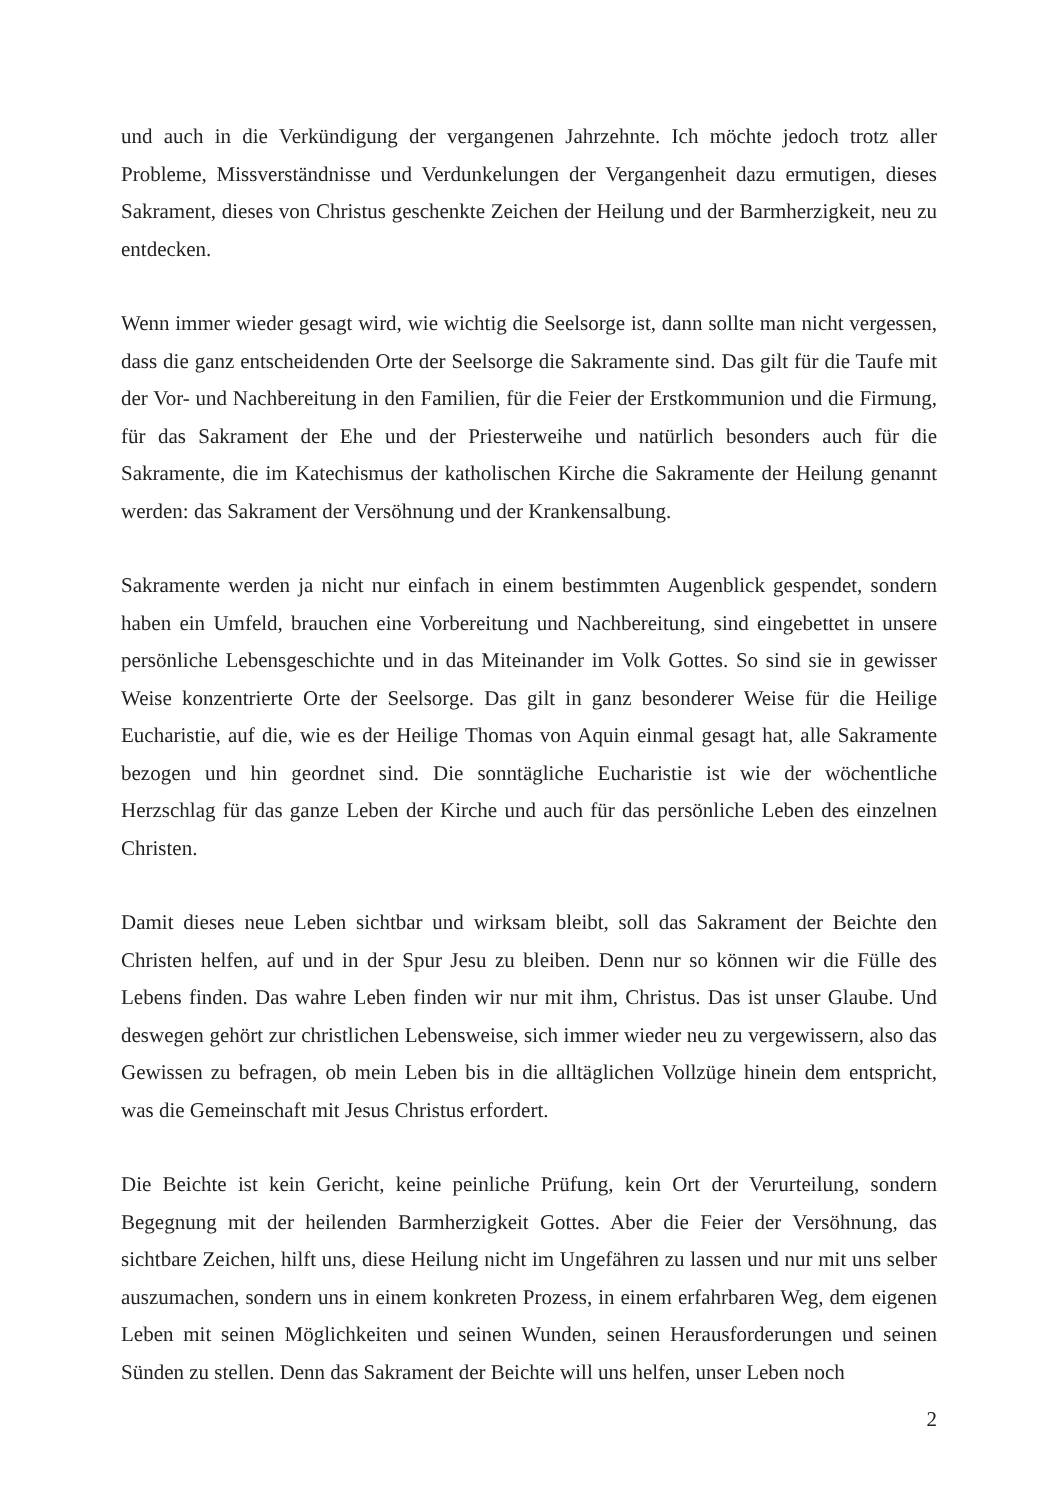und auch in die Verkündigung der vergangenen Jahrzehnte. Ich möchte jedoch trotz aller Probleme, Missverständnisse und Verdunkelungen der Vergangenheit dazu ermutigen, dieses Sakrament, dieses von Christus geschenkte Zeichen der Heilung und der Barmherzigkeit, neu zu entdecken.
Wenn immer wieder gesagt wird, wie wichtig die Seelsorge ist, dann sollte man nicht vergessen, dass die ganz entscheidenden Orte der Seelsorge die Sakramente sind. Das gilt für die Taufe mit der Vor- und Nachbereitung in den Familien, für die Feier der Erstkommunion und die Firmung, für das Sakrament der Ehe und der Priesterweihe und natürlich besonders auch für die Sakramente, die im Katechismus der katholischen Kirche die Sakramente der Heilung genannt werden: das Sakrament der Versöhnung und der Krankensalbung.
Sakramente werden ja nicht nur einfach in einem bestimmten Augenblick gespendet, sondern haben ein Umfeld, brauchen eine Vorbereitung und Nachbereitung, sind eingebettet in unsere persönliche Lebensgeschichte und in das Miteinander im Volk Gottes. So sind sie in gewisser Weise konzentrierte Orte der Seelsorge. Das gilt in ganz besonderer Weise für die Heilige Eucharistie, auf die, wie es der Heilige Thomas von Aquin einmal gesagt hat, alle Sakramente bezogen und hin geordnet sind. Die sonntägliche Eucharistie ist wie der wöchentliche Herzschlag für das ganze Leben der Kirche und auch für das persönliche Leben des einzelnen Christen.
Damit dieses neue Leben sichtbar und wirksam bleibt, soll das Sakrament der Beichte den Christen helfen, auf und in der Spur Jesu zu bleiben. Denn nur so können wir die Fülle des Lebens finden. Das wahre Leben finden wir nur mit ihm, Christus. Das ist unser Glaube. Und deswegen gehört zur christlichen Lebensweise, sich immer wieder neu zu vergewissern, also das Gewissen zu befragen, ob mein Leben bis in die alltäglichen Vollzüge hinein dem entspricht, was die Gemeinschaft mit Jesus Christus erfordert.
Die Beichte ist kein Gericht, keine peinliche Prüfung, kein Ort der Verurteilung, sondern Begegnung mit der heilenden Barmherzigkeit Gottes. Aber die Feier der Versöhnung, das sichtbare Zeichen, hilft uns, diese Heilung nicht im Ungefähren zu lassen und nur mit uns selber auszumachen, sondern uns in einem konkreten Prozess, in einem erfahrbaren Weg, dem eigenen Leben mit seinen Möglichkeiten und seinen Wunden, seinen Herausforderungen und seinen Sünden zu stellen. Denn das Sakrament der Beichte will uns helfen, unser Leben noch
2